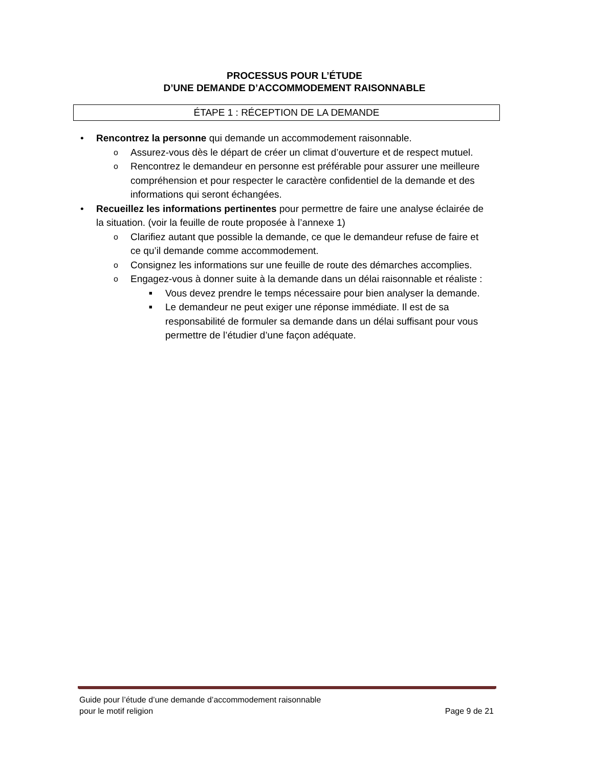PROCESSUS POUR L’ÉTUDE
D’UNE DEMANDE D’ACCOMMODEMENT RAISONNABLE
ÉTAPE 1 : RÉCEPTION DE LA DEMANDE
• Rencontrez la personne qui demande un accommodement raisonnable.
o Assurez-vous dès le départ de créer un climat d’ouverture et de respect mutuel.
o Rencontrez le demandeur en personne est préférable pour assurer une meilleure compréhension et pour respecter le caractère confidentiel de la demande et des informations qui seront échangées.
• Recueillez les informations pertinentes pour permettre de faire une analyse éclairée de la situation. (voir la feuille de route proposée à l’annexe 1)
o Clarifiez autant que possible la demande, ce que le demandeur refuse de faire et ce qu’il demande comme accommodement.
o Consignez les informations sur une feuille de route des démarches accomplies.
o Engagez-vous à donner suite à la demande dans un délai raisonnable et réaliste :
■ Vous devez prendre le temps nécessaire pour bien analyser la demande.
■ Le demandeur ne peut exiger une réponse immédiate. Il est de sa responsabilité de formuler sa demande dans un délai suffisant pour vous permettre de l’étudier d’une façon adéquate.
Guide pour l’étude d’une demande d’accommodement raisonnable
pour le motif religion
Page 9 de 21